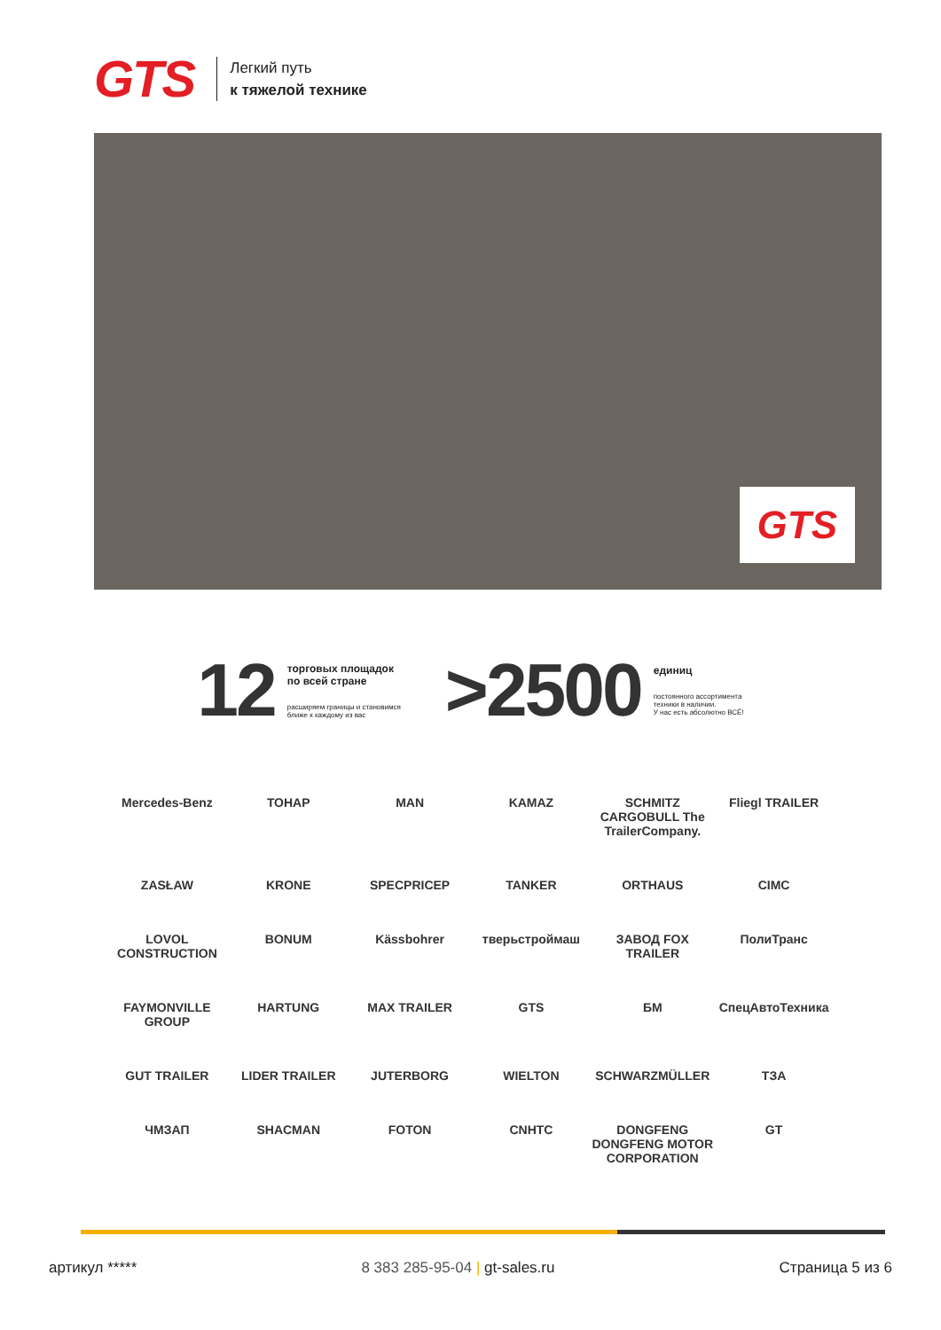GTS
Легкий путь
к тяжелой технике
GTS
12
торговых площадок
по всей стране
расширяем границы и становимся
ближе к каждому из вас
>2500
единиц
постоянного ассортимента
техники в наличии.
У нас есть абсолютно ВСЁ!
Mercedes-Benz
ТОНАР
MAN
KAMAZ
SCHMITZ CARGOBULL The TrailerCompany.
Fliegl TRAILER
ZASŁAW
KRONE
SPECPRICEP
TANKER
ORTHAUS
CIMC
LOVOL CONSTRUCTION
BONUM
Kässbohrer
тверьстроймаш
ЗАВОД FOX TRAILER
ПолиТранс
FAYMONVILLE GROUP
HARTUNG
MAX TRAILER
GTS
БМ
СпецАвтоТехника
GUT TRAILER
LIDER TRAILER
JUTERBORG
WIELTON
SCHWARZMÜLLER
ТЗА
ЧМЗАП
SHACMAN
FOTON
CNHTC
DONGFENG DONGFENG MOTOR CORPORATION
GT
артикул ***** 8 383 285-95-04 | gt-sales.ru Страница 5 из 6